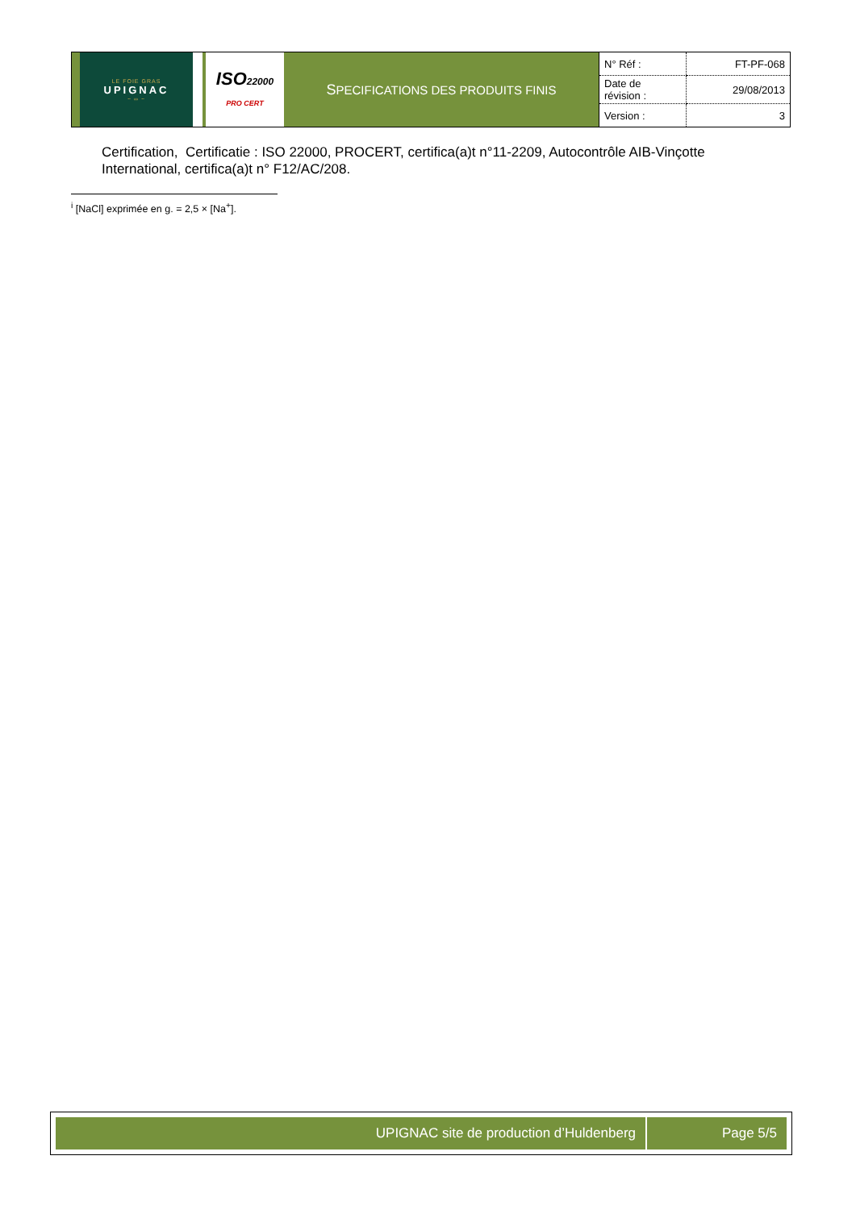| | LE FOIE GRAS UPIGNAC ~ ∞ ~ | | | ISO 22000 PRO CERT | S PECIFICATIONS DES PRODUITS FINIS | N° Réf : | FT-PF-068 |
| | | | | | | Date de révision : | 29/08/2013 |
| | | | | | | Version : | 3 |
Certification, Certificatie : ISO 22000, PROCERT, certifica(a)t n°11-2209, Autocontrôle AIB-Vinçotte International, certifica(a)t n° F12/AC/208.
<sup>i</sup> [NaCl] exprimée en g. = 2,5 × [Na<sup>+</sup>].
| UPIGNAC site de production d’Huldenberg | Page 5/5 |